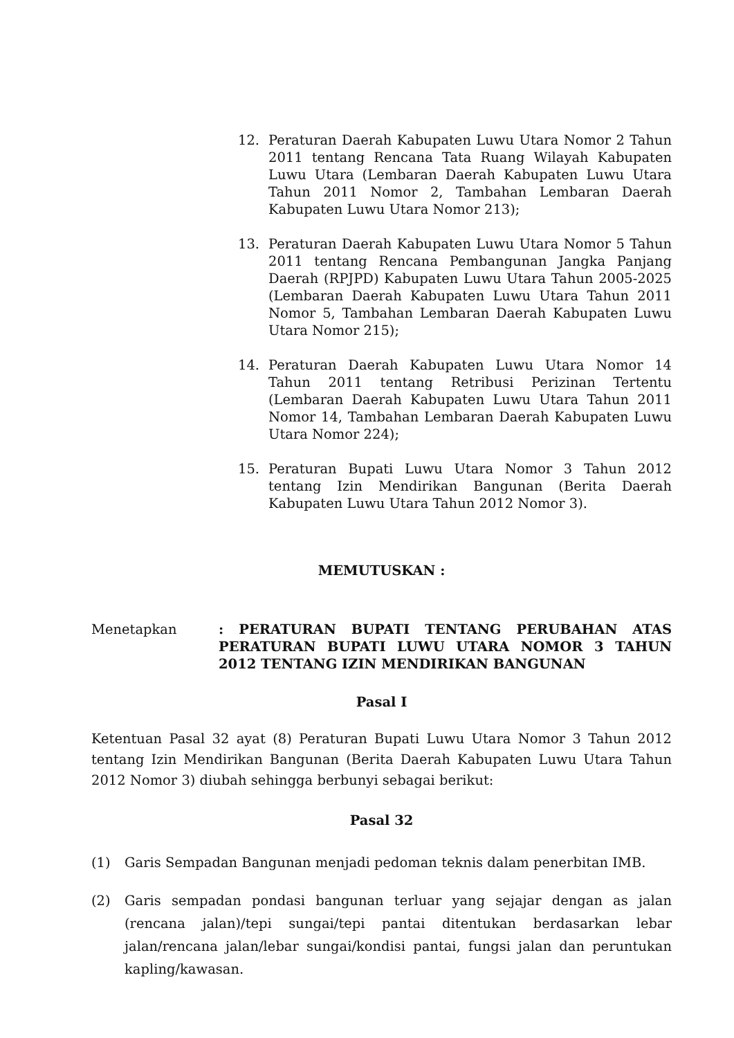12. Peraturan Daerah Kabupaten Luwu Utara Nomor 2 Tahun 2011 tentang Rencana Tata Ruang Wilayah Kabupaten Luwu Utara (Lembaran Daerah Kabupaten Luwu Utara Tahun 2011 Nomor 2, Tambahan Lembaran Daerah Kabupaten Luwu Utara Nomor 213);
13. Peraturan Daerah Kabupaten Luwu Utara Nomor 5 Tahun 2011 tentang Rencana Pembangunan Jangka Panjang Daerah (RPJPD) Kabupaten Luwu Utara Tahun 2005-2025 (Lembaran Daerah Kabupaten Luwu Utara Tahun 2011 Nomor 5, Tambahan Lembaran Daerah Kabupaten Luwu Utara Nomor 215);
14. Peraturan Daerah Kabupaten Luwu Utara Nomor 14 Tahun 2011 tentang Retribusi Perizinan Tertentu (Lembaran Daerah Kabupaten Luwu Utara Tahun 2011 Nomor 14, Tambahan Lembaran Daerah Kabupaten Luwu Utara Nomor 224);
15. Peraturan Bupati Luwu Utara Nomor 3 Tahun 2012 tentang Izin Mendirikan Bangunan (Berita Daerah Kabupaten Luwu Utara Tahun 2012 Nomor 3).
MEMUTUSKAN :
Menetapkan : PERATURAN BUPATI TENTANG PERUBAHAN ATAS PERATURAN BUPATI LUWU UTARA NOMOR 3 TAHUN 2012 TENTANG IZIN MENDIRIKAN BANGUNAN
Pasal I
Ketentuan Pasal 32 ayat (8) Peraturan Bupati Luwu Utara Nomor 3 Tahun 2012 tentang Izin Mendirikan Bangunan (Berita Daerah Kabupaten Luwu Utara Tahun 2012 Nomor 3) diubah sehingga berbunyi sebagai berikut:
Pasal 32
(1) Garis Sempadan Bangunan menjadi pedoman teknis dalam penerbitan IMB.
(2) Garis sempadan pondasi bangunan terluar yang sejajar dengan as jalan (rencana jalan)/tepi sungai/tepi pantai ditentukan berdasarkan lebar jalan/rencana jalan/lebar sungai/kondisi pantai, fungsi jalan dan peruntukan kapling/kawasan.